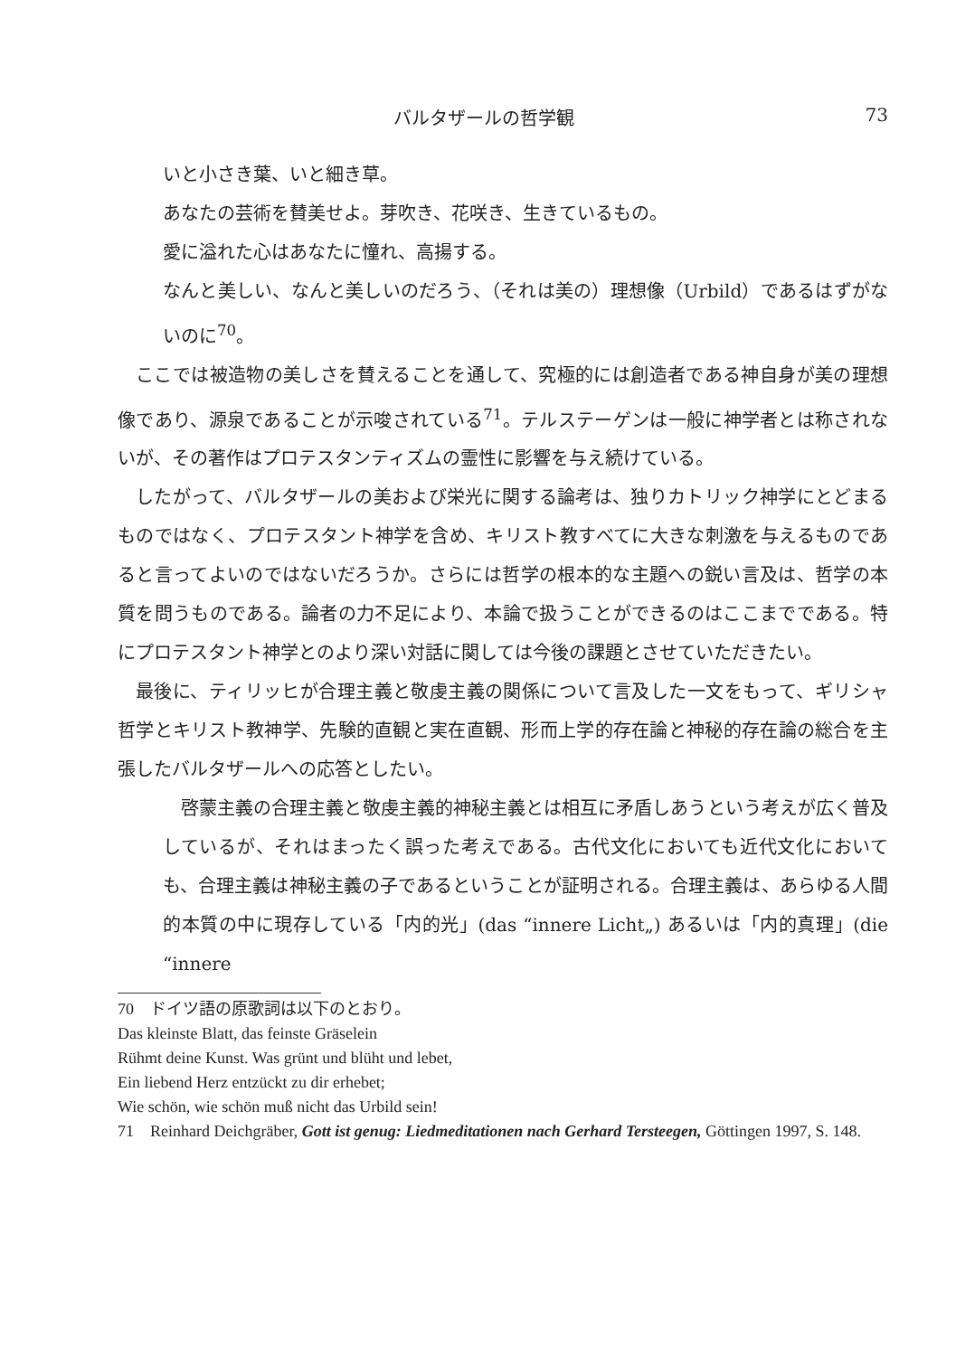バルタザールの哲学観 73
いと小さき葉、いと細き草。
あなたの芸術を賛美せよ。芽吹き、花咲き、生きているもの。
愛に溢れた心はあなたに憧れ、高揚する。
なんと美しい、なんと美しいのだろう、（それは美の）理想像（Urbild）であるはずがないのに<sup>70</sup>。
ここでは被造物の美しさを賛えることを通して、究極的には創造者である神自身が美の理想像であり、源泉であることが示唆されている<sup>71</sup>。テルステーゲンは一般に神学者とは称されないが、その著作はプロテスタンティズムの霊性に影響を与え続けている。
したがって、バルタザールの美および栄光に関する論考は、独りカトリック神学にとどまるものではなく、プロテスタント神学を含め、キリスト教すべてに大きな刺激を与えるものであると言ってよいのではないだろうか。さらには哲学の根本的な主題への鋭い言及は、哲学の本質を問うものである。論者の力不足により、本論で扱うことができるのはここまでである。特にプロテスタント神学とのより深い対話に関しては今後の課題とさせていただきたい。
最後に、ティリッヒが合理主義と敬虔主義の関係について言及した一文をもって、ギリシャ哲学とキリスト教神学、先験的直観と実在直観、形而上学的存在論と神秘的存在論の総合を主張したバルタザールへの応答としたい。
啓蒙主義の合理主義と敬虔主義的神秘主義とは相互に矛盾しあうという考えが広く普及しているが、それはまったく誤った考えである。古代文化においても近代文化においても、合理主義は神秘主義の子であるということが証明される。合理主義は、あらゆる人間的本質の中に現存している「内的光」(das “innere Licht„) あるいは「内的真理」(die “innere
70　ドイツ語の原歌詞は以下のとおり。
Das kleinste Blatt, das feinste Gräselein
Rühmt deine Kunst. Was grünt und blüht und lebet,
Ein liebend Herz entzückt zu dir erhebet;
Wie schön, wie schön muß nicht das Urbild sein!
71　Reinhard Deichgräber, Gott ist genug: Liedmeditationen nach Gerhard Tersteegen, Göttingen 1997, S. 148.